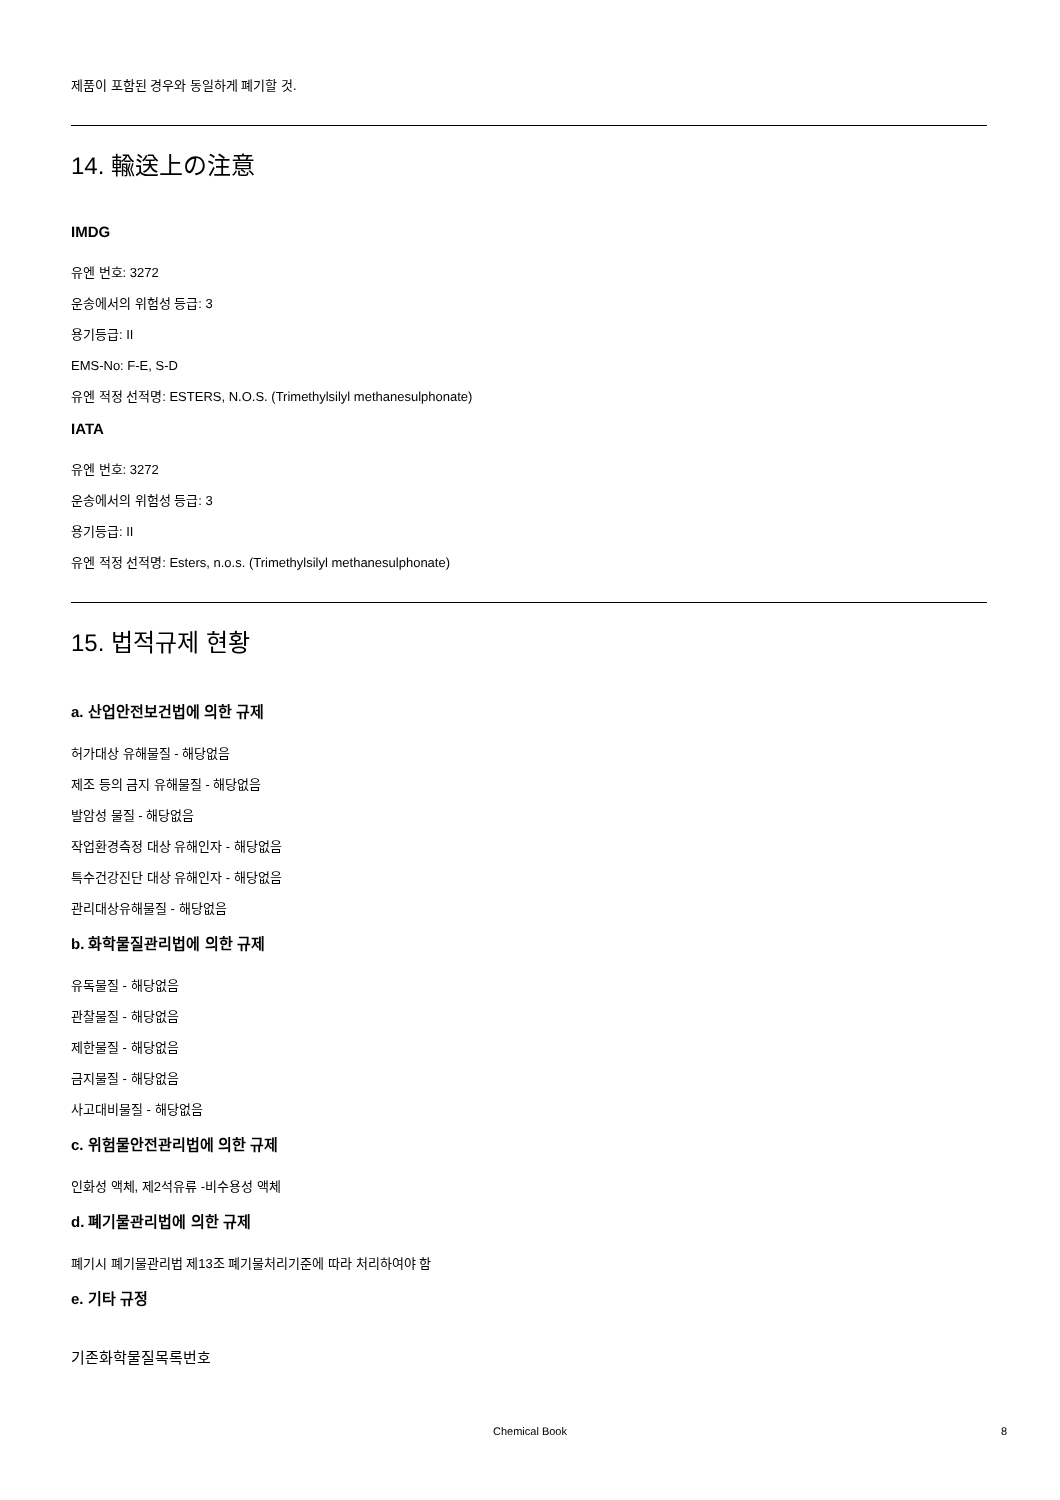제품이 포함된 경우와 동일하게 폐기할 것.
14. 輸送上の注意
IMDG
유엔 번호: 3272
운송에서의 위험성 등급: 3
용기등급: II
EMS-No: F-E, S-D
유엔 적정 선적명: ESTERS, N.O.S. (Trimethylsilyl methanesulphonate)
IATA
유엔 번호: 3272
운송에서의 위험성 등급: 3
용기등급: II
유엔 적정 선적명: Esters, n.o.s. (Trimethylsilyl methanesulphonate)
15. 법적규제 현황
a. 산업안전보건법에 의한 규제
허가대상 유해물질 - 해당없음
제조 등의 금지 유해물질 - 해당없음
발암성 물질 - 해당없음
작업환경측정 대상 유해인자 - 해당없음
특수건강진단 대상 유해인자 - 해당없음
관리대상유해물질 - 해당없음
b. 화학물질관리법에 의한 규제
유독물질 - 해당없음
관찰물질 - 해당없음
제한물질 - 해당없음
금지물질 - 해당없음
사고대비물질 - 해당없음
c. 위험물안전관리법에 의한 규제
인화성 액체, 제2석유류 -비수용성 액체
d. 폐기물관리법에 의한 규제
폐기시 폐기물관리법 제13조 폐기물처리기준에 따라 처리하여야 함
e. 기타 규정
기존화학물질목록번호
Chemical Book
8